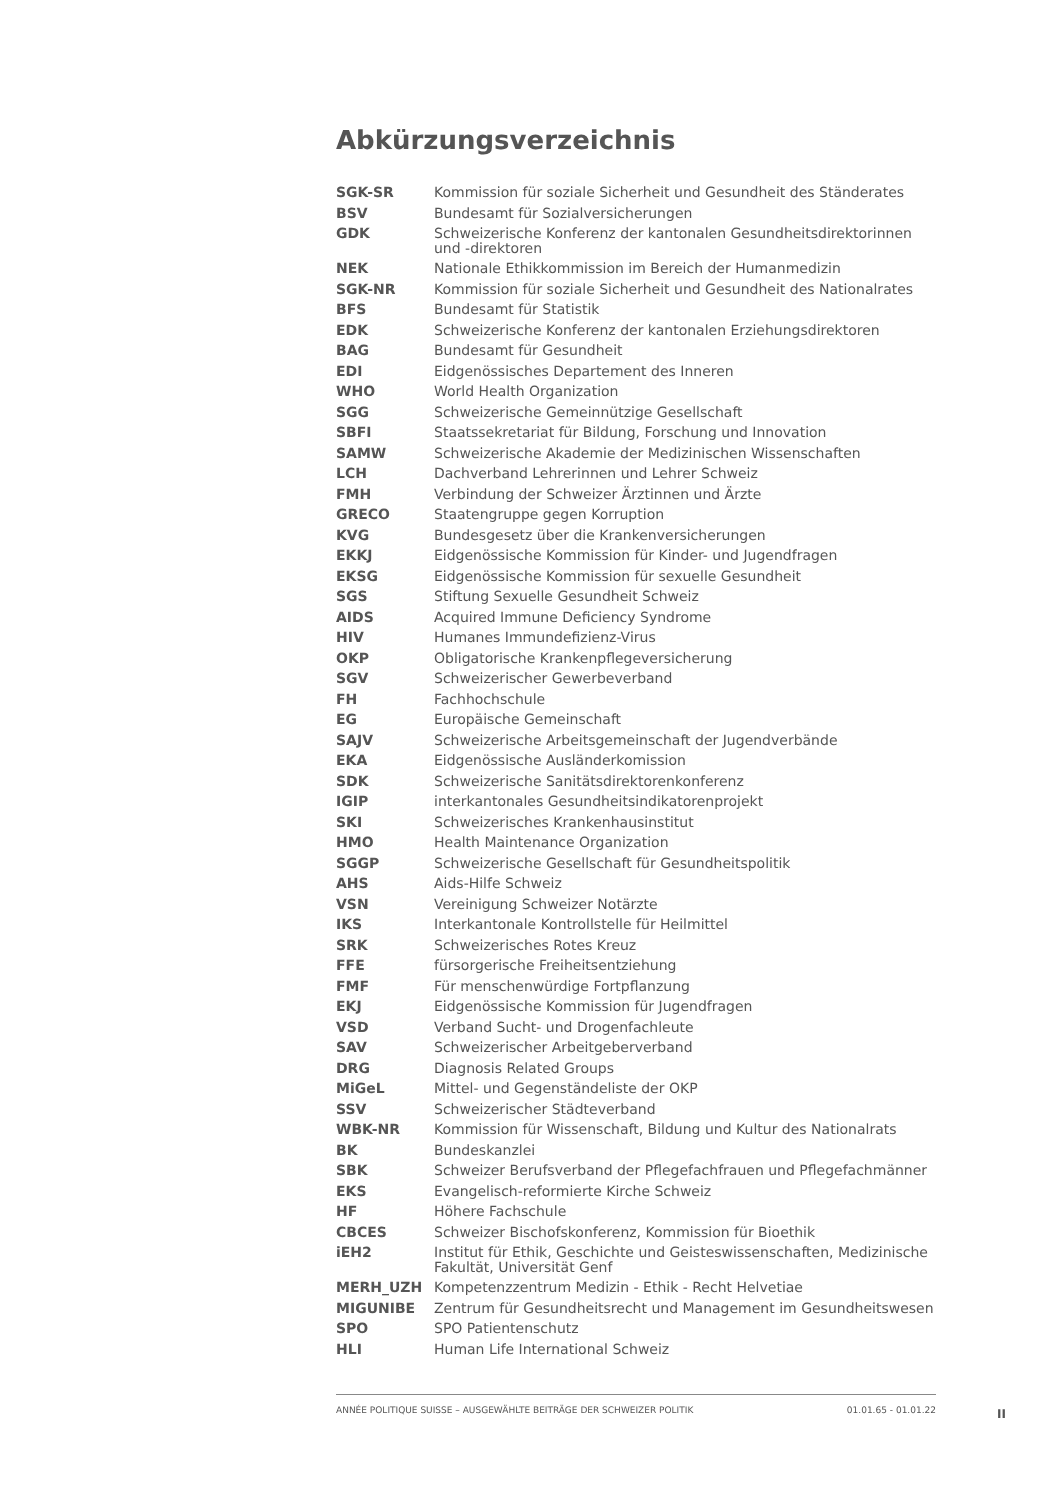Abkürzungsverzeichnis
| SGK-SR | Kommission für soziale Sicherheit und Gesundheit des Ständerates |
| BSV | Bundesamt für Sozialversicherungen |
| GDK | Schweizerische Konferenz der kantonalen Gesundheitsdirektorinnen und -direktoren |
| NEK | Nationale Ethikkommission im Bereich der Humanmedizin |
| SGK-NR | Kommission für soziale Sicherheit und Gesundheit des Nationalrates |
| BFS | Bundesamt für Statistik |
| EDK | Schweizerische Konferenz der kantonalen Erziehungsdirektoren |
| BAG | Bundesamt für Gesundheit |
| EDI | Eidgenössisches Departement des Inneren |
| WHO | World Health Organization |
| SGG | Schweizerische Gemeinnützige Gesellschaft |
| SBFI | Staatssekretariat für Bildung, Forschung und Innovation |
| SAMW | Schweizerische Akademie der Medizinischen Wissenschaften |
| LCH | Dachverband Lehrerinnen und Lehrer Schweiz |
| FMH | Verbindung der Schweizer Ärztinnen und Ärzte |
| GRECO | Staatengruppe gegen Korruption |
| KVG | Bundesgesetz über die Krankenversicherungen |
| EKKJ | Eidgenössische Kommission für Kinder- und Jugendfragen |
| EKSG | Eidgenössische Kommission für sexuelle Gesundheit |
| SGS | Stiftung Sexuelle Gesundheit Schweiz |
| AIDS | Acquired Immune Deficiency Syndrome |
| HIV | Humanes Immundefizienz-Virus |
| OKP | Obligatorische Krankenpflegeversicherung |
| SGV | Schweizerischer Gewerbeverband |
| FH | Fachhochschule |
| EG | Europäische Gemeinschaft |
| SAJV | Schweizerische Arbeitsgemeinschaft der Jugendverbände |
| EKA | Eidgenössische Ausländerkomission |
| SDK | Schweizerische Sanitätsdirektorenkonferenz |
| IGIP | interkantonales Gesundheitsindikatorenprojekt |
| SKI | Schweizerisches Krankenhausinstitut |
| HMO | Health Maintenance Organization |
| SGGP | Schweizerische Gesellschaft für Gesundheitspolitik |
| AHS | Aids-Hilfe Schweiz |
| VSN | Vereinigung Schweizer Notärzte |
| IKS | Interkantonale Kontrollstelle für Heilmittel |
| SRK | Schweizerisches Rotes Kreuz |
| FFE | fürsorgerische Freiheitsentziehung |
| FMF | Für menschenwürdige Fortpflanzung |
| EKJ | Eidgenössische Kommission für Jugendfragen |
| VSD | Verband Sucht- und Drogenfachleute |
| SAV | Schweizerischer Arbeitgeberverband |
| DRG | Diagnosis Related Groups |
| MiGeL | Mittel- und Gegenständeliste der OKP |
| SSV | Schweizerischer Städteverband |
| WBK-NR | Kommission für Wissenschaft, Bildung und Kultur des Nationalrats |
| BK | Bundeskanzlei |
| SBK | Schweizer Berufsverband der Pflegefachfrauen und Pflegefachmänner |
| EKS | Evangelisch-reformierte Kirche Schweiz |
| HF | Höhere Fachschule |
| CBCES | Schweizer Bischofskonferenz, Kommission für Bioethik |
| iEH2 | Institut für Ethik, Geschichte und Geisteswissenschaften, Medizinische Fakultät, Universität Genf |
| MERH_UZH | Kompetenzzentrum Medizin - Ethik - Recht Helvetiae |
| MIGUNIBE | Zentrum für Gesundheitsrecht und Management im Gesundheitswesen |
| SPO | SPO Patientenschutz |
| HLI | Human Life International Schweiz |
ANNÉE POLITIQUE SUISSE – AUSGEWÄHLTE BEITRÄGE DER SCHWEIZER POLITIK 01.01.65 - 01.01.22
II